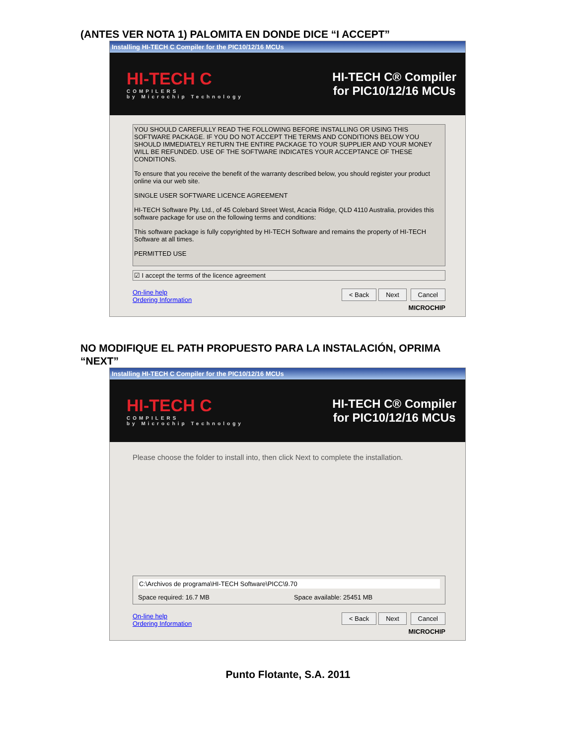(ANTES VER NOTA 1) PALOMITA EN DONDE DICE “I ACCEPT”
Installing HI-TECH C Compiler for the PIC10/12/16 MCUs
HI-TECH C
COMPILERS
by Microchip Technology
HI-TECH C® Compiler
for PIC10/12/16 MCUs
YOU SHOULD CAREFULLY READ THE FOLLOWING BEFORE INSTALLING OR USING THIS SOFTWARE PACKAGE. IF YOU DO NOT ACCEPT THE TERMS AND CONDITIONS BELOW YOU SHOULD IMMEDIATELY RETURN THE ENTIRE PACKAGE TO YOUR SUPPLIER AND YOUR MONEY WILL BE REFUNDED. USE OF THE SOFTWARE INDICATES YOUR ACCEPTANCE OF THESE CONDITIONS.
To ensure that you receive the benefit of the warranty described below, you should register your product online via our web site.
SINGLE USER SOFTWARE LICENCE AGREEMENT
HI-TECH Software Pty. Ltd., of 45 Colebard Street West, Acacia Ridge, QLD 4110 Australia, provides this software package for use on the following terms and conditions:
This software package is fully copyrighted by HI-TECH Software and remains the property of HI-TECH Software at all times.
PERMITTED USE
☑ I accept the terms of the licence agreement
On-line help
Ordering Information
< Back Next Cancel
MICROCHIP
NO MODIFIQUE EL PATH PROPUESTO PARA LA INSTALACIÓN, OPRIMA
“NEXT”
Installing HI-TECH C Compiler for the PIC10/12/16 MCUs
HI-TECH C
COMPILERS
by Microchip Technology
HI-TECH C® Compiler
for PIC10/12/16 MCUs
Please choose the folder to install into, then click Next to complete the installation.
C:\Archivos de programa\HI-TECH Software\PICC\9.70
Space required: 16.7 MB Space available: 25451 MB
On-line help
Ordering Information
< Back Next Cancel
MICROCHIP
Punto Flotante, S.A. 2011